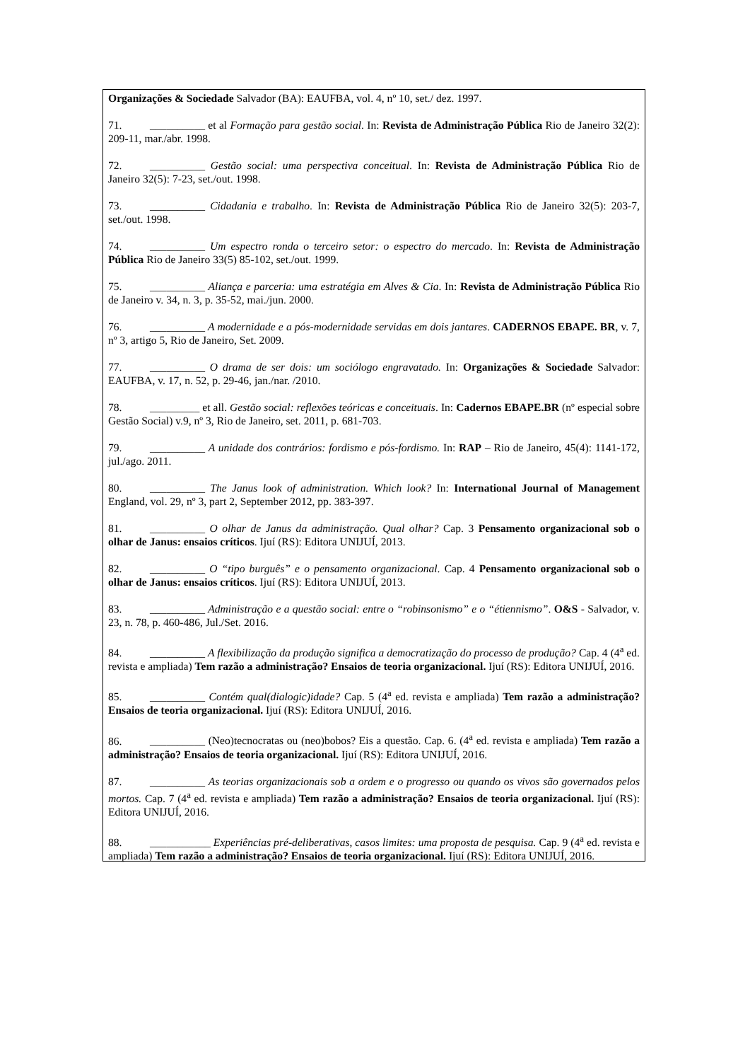Organizações & Sociedade Salvador (BA): EAUFBA, vol. 4, nº 10, set./ dez. 1997.
71. __________ et al Formação para gestão social. In: Revista de Administração Pública Rio de Janeiro 32(2): 209-11, mar./abr. 1998.
72. __________ Gestão social: uma perspectiva conceitual. In: Revista de Administração Pública Rio de Janeiro 32(5): 7-23, set./out. 1998.
73. __________ Cidadania e trabalho. In: Revista de Administração Pública Rio de Janeiro 32(5): 203-7, set./out. 1998.
74. __________ Um espectro ronda o terceiro setor: o espectro do mercado. In: Revista de Administração Pública Rio de Janeiro 33(5) 85-102, set./out. 1999.
75. __________ Aliança e parceria: uma estratégia em Alves & Cia. In: Revista de Administração Pública Rio de Janeiro v. 34, n. 3, p. 35-52, mai./jun. 2000.
76. __________ A modernidade e a pós-modernidade servidas em dois jantares. CADERNOS EBAPE. BR, v. 7, nº 3, artigo 5, Rio de Janeiro, Set. 2009.
77. __________ O drama de ser dois: um sociólogo engravatado. In: Organizações & Sociedade Salvador: EAUFBA, v. 17, n. 52, p. 29-46, jan./nar. /2010.
78. _________ et all. Gestão social: reflexões teóricas e conceituais. In: Cadernos EBAPE.BR (nº especial sobre Gestão Social) v.9, nº 3, Rio de Janeiro, set. 2011, p. 681-703.
79. __________ A unidade dos contrários: fordismo e pós-fordismo. In: RAP – Rio de Janeiro, 45(4): 1141-172, jul./ago. 2011.
80. __________ The Janus look of administration. Which look? In: International Journal of Management England, vol. 29, nº 3, part 2, September 2012, pp. 383-397.
81. __________ O olhar de Janus da administração. Qual olhar? Cap. 3 Pensamento organizacional sob o olhar de Janus: ensaios críticos. Ijuí (RS): Editora UNIJUÍ, 2013.
82. __________ O “tipo burguês” e o pensamento organizacional. Cap. 4 Pensamento organizacional sob o olhar de Janus: ensaios críticos. Ijuí (RS): Editora UNIJUÍ, 2013.
83. __________ Administração e a questão social: entre o “robinsonismo” e o “étiennismo”. O&S - Salvador, v. 23, n. 78, p. 460-486, Jul./Set. 2016.
84. __________ A flexibilização da produção significa a democratização do processo de produção? Cap. 4 (4<sup>a</sup> ed. revista e ampliada) Tem razão a administração? Ensaios de teoria organizacional. Ijuí (RS): Editora UNIJUÍ, 2016.
85. __________ Contém qual(dialogic)idade? Cap. 5 (4<sup>a</sup> ed. revista e ampliada) Tem razão a administração? Ensaios de teoria organizacional. Ijuí (RS): Editora UNIJUÍ, 2016.
86. __________ (Neo)tecnocratas ou (neo)bobos? Eis a questão. Cap. 6. (4<sup>a</sup> ed. revista e ampliada) Tem razão a administração? Ensaios de teoria organizacional. Ijuí (RS): Editora UNIJUÍ, 2016.
87. __________ As teorias organizacionais sob a ordem e o progresso ou quando os vivos são governados pelos mortos. Cap. 7 (4<sup>a</sup> ed. revista e ampliada) Tem razão a administração? Ensaios de teoria organizacional. Ijuí (RS): Editora UNIJUÍ, 2016.
88. ___________ Experiências pré-deliberativas, casos limites: uma proposta de pesquisa. Cap. 9 (4<sup>a</sup> ed. revista e ampliada) Tem razão a administração? Ensaios de teoria organizacional. Ijuí (RS): Editora UNIJUÍ, 2016.